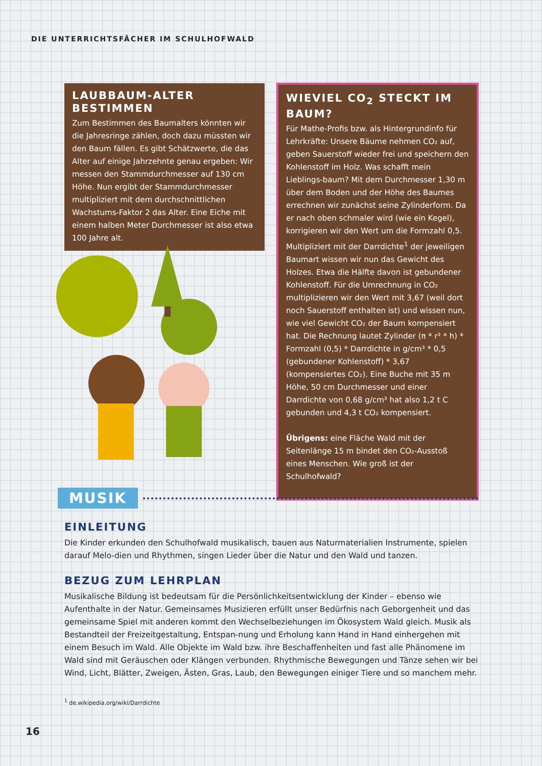DIE UNTERRICHTSFÄCHER IM SCHULHOFWALD
LAUBBAUM-ALTER BESTIMMEN
Zum Bestimmen des Baumalters könnten wir die Jahresringe zählen, doch dazu müssten wir den Baum fällen. Es gibt Schätzwerte, die das Alter auf einige Jahrzehnte genau ergeben: Wir messen den Stammdurchmesser auf 130 cm Höhe. Nun ergibt der Stammdurchmesser multipliziert mit dem durchschnittlichen Wachstums-Faktor 2 das Alter. Eine Eiche mit einem halben Meter Durchmesser ist also etwa 100 Jahre alt.
WIEVIEL CO<sub>2</sub> STECKT IM BAUM?
Für Mathe-Profis bzw. als Hintergrundinfo für Lehrkräfte: Unsere Bäume nehmen CO₂ auf, geben Sauerstoff wieder frei und speichern den Kohlenstoff im Holz. Was schafft mein Lieblings-baum? Mit dem Durchmesser 1,30 m über dem Boden und der Höhe des Baumes errechnen wir zunächst seine Zylinderform. Da er nach oben schmaler wird (wie ein Kegel), korrigieren wir den Wert um die Formzahl 0,5. Multipliziert mit der Darrdichte<sup>1</sup> der jeweiligen Baumart wissen wir nun das Gewicht des Holzes. Etwa die Hälfte davon ist gebundener Kohlenstoff. Für die Umrechnung in CO₂ multiplizieren wir den Wert mit 3,67 (weil dort noch Sauerstoff enthalten ist) und wissen nun, wie viel Gewicht CO₂ der Baum kompensiert hat. Die Rechnung lautet Zylinder (π * r² * h) * Formzahl (0,5) * Darrdichte in g/cm³ * 0,5 (gebundener Kohlenstoff) * 3,67 (kompensiertes CO₂). Eine Buche mit 35 m Höhe, 50 cm Durchmesser und einer Darrdichte von 0,68 g/cm³ hat also 1,2 t C gebunden und 4,3 t CO₂ kompensiert.
Übrigens: eine Fläche Wald mit der Seitenlänge 15 m bindet den CO₂-Ausstoß eines Menschen. Wie groß ist der Schulhofwald?
MUSIK
EINLEITUNG
Die Kinder erkunden den Schulhofwald musikalisch, bauen aus Naturmaterialien Instrumente, spielen darauf Melo-dien und Rhythmen, singen Lieder über die Natur und den Wald und tanzen.
BEZUG ZUM LEHRPLAN
Musikalische Bildung ist bedeutsam für die Persönlichkeitsentwicklung der Kinder – ebenso wie Aufenthalte in der Natur. Gemeinsames Musizieren erfüllt unser Bedürfnis nach Geborgenheit und das gemeinsame Spiel mit anderen kommt den Wechselbeziehungen im Ökosystem Wald gleich. Musik als Bestandteil der Freizeitgestaltung, Entspan-nung und Erholung kann Hand in Hand einhergehen mit einem Besuch im Wald. Alle Objekte im Wald bzw. ihre Beschaffenheiten und fast alle Phänomene im Wald sind mit Geräuschen oder Klängen verbunden. Rhythmische Bewegungen und Tänze sehen wir bei Wind, Licht, Blätter, Zweigen, Ästen, Gras, Laub, den Bewegungen einiger Tiere und so manchem mehr.
<sup>1</sup> de.wikipedia.org/wiki/Darrdichte
16